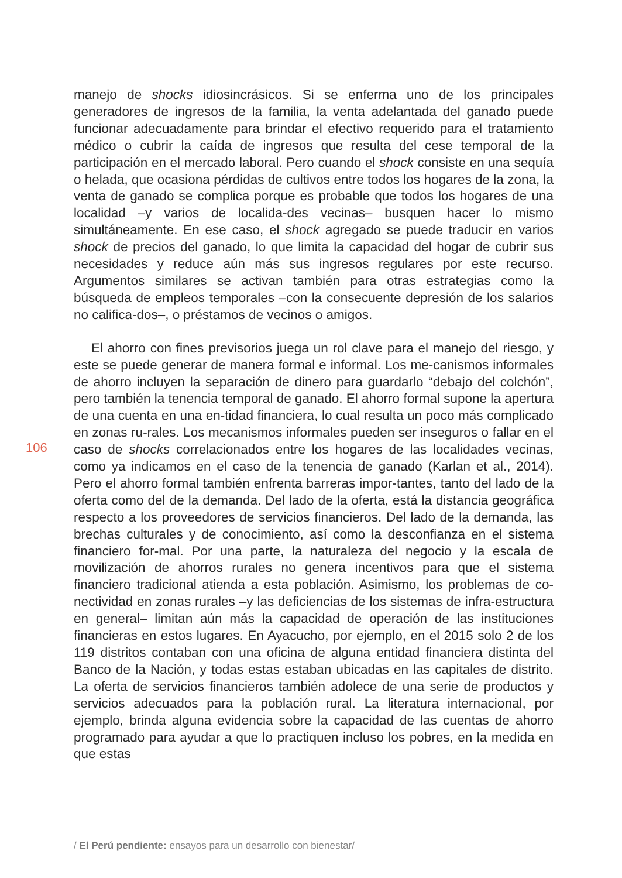manejo de shocks idiosincrásicos. Si se enferma uno de los principales generadores de ingresos de la familia, la venta adelantada del ganado puede funcionar adecuadamente para brindar el efectivo requerido para el tratamiento médico o cubrir la caída de ingresos que resulta del cese temporal de la participación en el mercado laboral. Pero cuando el shock consiste en una sequía o helada, que ocasiona pérdidas de cultivos entre todos los hogares de la zona, la venta de ganado se complica porque es probable que todos los hogares de una localidad –y varios de localida-des vecinas– busquen hacer lo mismo simultáneamente. En ese caso, el shock agregado se puede traducir en varios shock de precios del ganado, lo que limita la capacidad del hogar de cubrir sus necesidades y reduce aún más sus ingresos regulares por este recurso. Argumentos similares se activan también para otras estrategias como la búsqueda de empleos temporales –con la consecuente depresión de los salarios no califica-dos–, o préstamos de vecinos o amigos.
El ahorro con fines previsorios juega un rol clave para el manejo del riesgo, y este se puede generar de manera formal e informal. Los me-canismos informales de ahorro incluyen la separación de dinero para guardarlo “debajo del colchón”, pero también la tenencia temporal de ganado. El ahorro formal supone la apertura de una cuenta en una en-tidad financiera, lo cual resulta un poco más complicado en zonas ru-rales. Los mecanismos informales pueden ser inseguros o fallar en el caso de shocks correlacionados entre los hogares de las localidades vecinas, como ya indicamos en el caso de la tenencia de ganado (Karlan et al., 2014). Pero el ahorro formal también enfrenta barreras impor-tantes, tanto del lado de la oferta como del de la demanda. Del lado de la oferta, está la distancia geográfica respecto a los proveedores de servicios financieros. Del lado de la demanda, las brechas culturales y de conocimiento, así como la desconfianza en el sistema financiero for-mal. Por una parte, la naturaleza del negocio y la escala de movilización de ahorros rurales no genera incentivos para que el sistema financiero tradicional atienda a esta población. Asimismo, los problemas de co-nectividad en zonas rurales –y las deficiencias de los sistemas de infra-estructura en general– limitan aún más la capacidad de operación de las instituciones financieras en estos lugares. En Ayacucho, por ejemplo, en el 2015 solo 2 de los 119 distritos contaban con una oficina de alguna entidad financiera distinta del Banco de la Nación, y todas estas estaban ubicadas en las capitales de distrito. La oferta de servicios financieros también adolece de una serie de productos y servicios adecuados para la población rural. La literatura internacional, por ejemplo, brinda alguna evidencia sobre la capacidad de las cuentas de ahorro programado para ayudar a que lo practiquen incluso los pobres, en la medida en que estas
106
/ El Perú pendiente: ensayos para un desarrollo con bienestar/